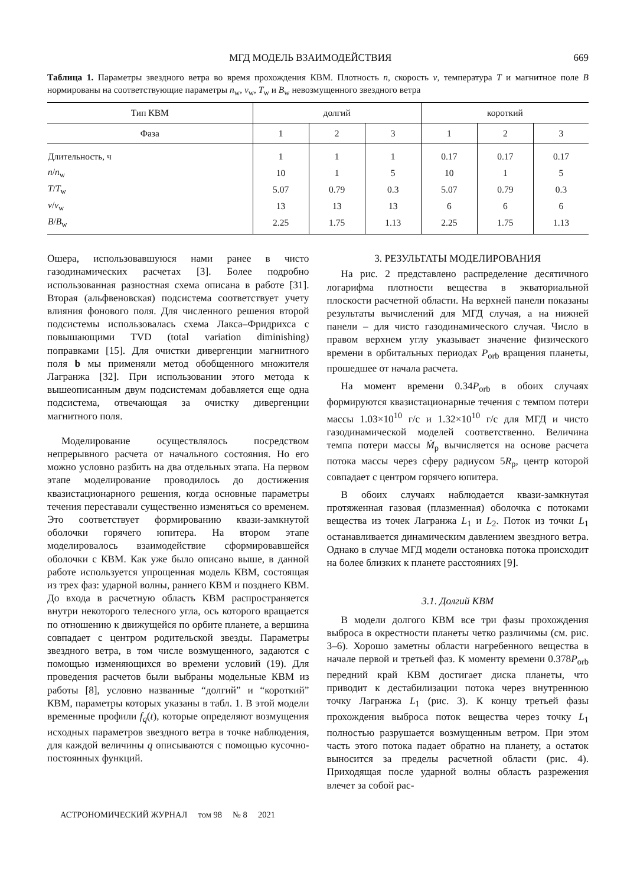МГД МОДЕЛЬ ВЗАИМОДЕЙСТВИЯ 669
Таблица 1. Параметры звездного ветра во время прохождения КВМ. Плотность n, скорость v, температура T и магнитное поле B нормированы на соответствующие параметры n<sub>w</sub>, v<sub>w</sub>, T<sub>w</sub> и B<sub>w</sub> невозмущенного звездного ветра
| Тип КВМ | долгий | | | короткий | | |
| --- | --- | --- | --- | --- | --- | --- |
| Фаза | 1 | 2 | 3 | 1 | 2 | 3 |
| Длительность, ч | 1 | 1 | 1 | 0.17 | 0.17 | 0.17 |
| n / n<sub>w</sub> | 10 | 1 | 5 | 10 | 1 | 5 |
| T / T<sub>w</sub> | 5.07 | 0.79 | 0.3 | 5.07 | 0.79 | 0.3 |
| v / v<sub>w</sub> | 13 | 13 | 13 | 6 | 6 | 6 |
| B / B<sub>w</sub> | 2.25 | 1.75 | 1.13 | 2.25 | 1.75 | 1.13 |
Ошера, использовавшуюся нами ранее в чисто газодинамических расчетах [3]. Более подробно использованная разностная схема описана в работе [31]. Вторая (альфвеновская) подсистема соответствует учету влияния фонового поля. Для численного решения второй подсистемы использовалась схема Лакса–Фридрихса с повышающими TVD (total variation diminishing) поправками [15]. Для очистки дивергенции магнитного поля b мы применяли метод обобщенного множителя Лагранжа [32]. При использовании этого метода к вышеописанным двум подсистемам добавляется еще одна подсистема, отвечающая за очистку дивергенции магнитного поля.
Моделирование осуществлялось посредством непрерывного расчета от начального состояния. Но его можно условно разбить на два отдельных этапа. На первом этапе моделирование проводилось до достижения квазистационарного решения, когда основные параметры течения переставали существенно изменяться со временем. Это соответствует формированию квази-замкнутой оболочки горячего юпитера. На втором этапе моделировалось взаимодействие сформировавшейся оболочки с КВМ. Как уже было описано выше, в данной работе используется упрощенная модель КВМ, состоящая из трех фаз: ударной волны, раннего КВМ и позднего КВМ. До входа в расчетную область КВМ распространяется внутри некоторого телесного угла, ось которого вращается по отношению к движущейся по орбите планете, а вершина совпадает с центром родительской звезды. Параметры звездного ветра, в том числе возмущенного, задаются с помощью изменяющихся во времени условий (19). Для проведения расчетов были выбраны модельные КВМ из работы [8], условно названные “долгий” и “короткий” КВМ, параметры которых указаны в табл. 1. В этой модели временные профили f<sub>q</sub>(t), которые определяют возмущения исходных параметров звездного ветра в точке наблюдения, для каждой величины q описываются с помощью кусочно-постоянных функций.
3. РЕЗУЛЬТАТЫ МОДЕЛИРОВАНИЯ
На рис. 2 представлено распределение десятичного логарифма плотности вещества в экваториальной плоскости расчетной области. На верхней панели показаны результаты вычислений для МГД случая, а на нижней панели – для чисто газодинамического случая. Число в правом верхнем углу указывает значение физического времени в орбитальных периодах P<sub>orb</sub> вращения планеты, прошедшее от начала расчета.
На момент времени 0.34P<sub>orb</sub> в обоих случаях формируются квазистационарные течения с темпом потери массы 1.03×10<sup>10</sup> г/с и 1.32×10<sup>10</sup> г/с для МГД и чисто газодинамической моделей соответственно. Величина темпа потери массы Ṁ<sub>p</sub> вычисляется на основе расчета потока массы через сферу радиусом 5R<sub>p</sub>, центр которой совпадает с центром горячего юпитера.
В обоих случаях наблюдается квази-замкнутая протяженная газовая (плазменная) оболочка с потоками вещества из точек Лагранжа L<sub>1</sub> и L<sub>2</sub>. Поток из точки L<sub>1</sub> останавливается динамическим давлением звездного ветра. Однако в случае МГД модели остановка потока происходит на более близких к планете расстояниях [9].
3.1. Долгий КВМ
В модели долгого КВМ все три фазы прохождения выброса в окрестности планеты четко различимы (см. рис. 3–6). Хорошо заметны области нагребенного вещества в начале первой и третьей фаз. К моменту времени 0.378P<sub>orb</sub> передний край КВМ достигает диска планеты, что приводит к дестабилизации потока через внутреннюю точку Лагранжа L<sub>1</sub> (рис. 3). К концу третьей фазы прохождения выброса поток вещества через точку L<sub>1</sub> полностью разрушается возмущенным ветром. При этом часть этого потока падает обратно на планету, а остаток выносится за пределы расчетной области (рис. 4). Приходящая после ударной волны область разрежения влечет за собой рас-
АСТРОНОМИЧЕСКИЙ ЖУРНАЛ том 98 № 8 2021